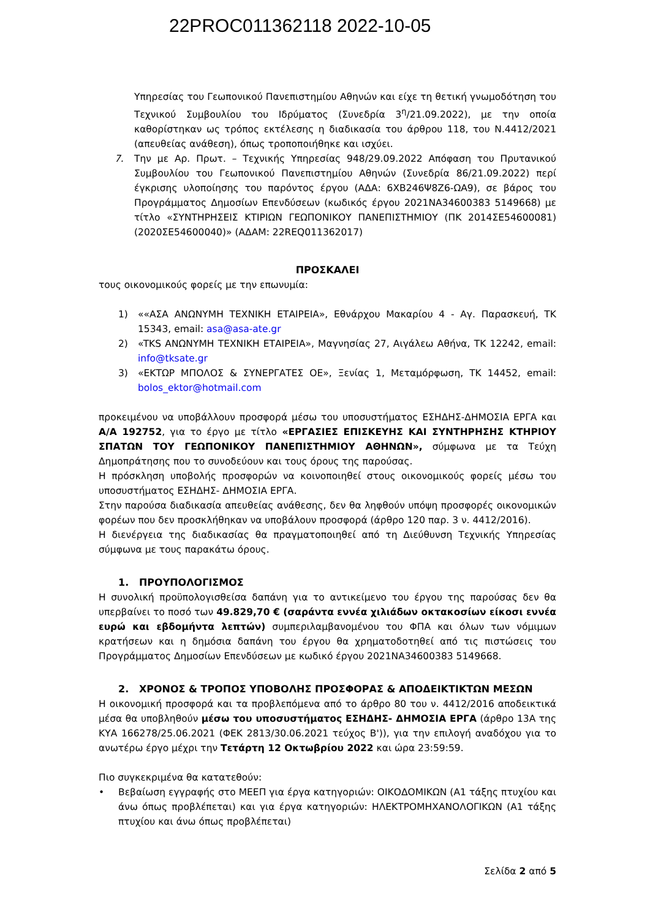22PROC011362118 2022-10-05
Υπηρεσίας του Γεωπονικού Πανεπιστημίου Αθηνών και είχε τη θετική γνωμοδότηση του Τεχνικού Συμβουλίου του Ιδρύματος (Συνεδρία 3<sup>η</sup>/21.09.2022), με την οποία καθορίστηκαν ως τρόπος εκτέλεσης η διαδικασία του άρθρου 118, του Ν.4412/2021 (απευθείας ανάθεση), όπως τροποποιήθηκε και ισχύει.
7. Την με Αρ. Πρωτ. – Τεχνικής Υπηρεσίας 948/29.09.2022 Απόφαση του Πρυτανικού Συμβουλίου του Γεωπονικού Πανεπιστημίου Αθηνών (Συνεδρία 86/21.09.2022) περί έγκρισης υλοποίησης του παρόντος έργου (ΑΔΑ: 6ΧΒ246Ψ8Ζ6-ΩΑ9), σε βάρος του Προγράμματος Δημοσίων Επενδύσεων (κωδικός έργου 2021ΝΑ34600383 5149668) με τίτλο «ΣΥΝΤΗΡΗΣΕΙΣ ΚΤΙΡΙΩΝ ΓΕΩΠΟΝΙΚΟΥ ΠΑΝΕΠΙΣΤΗΜΙΟΥ (ΠΚ 2014ΣΕ54600081) (2020ΣΕ54600040)» (ΑΔΑΜ: 22REQ011362017)
ΠΡΟΣΚΑΛΕΙ
τους οικονομικούς φορείς με την επωνυμία:
1) ««ΑΣΑ ΑΝΩΝΥΜΗ ΤΕΧΝΙΚΗ ΕΤΑΙΡΕΙΑ», Εθνάρχου Μακαρίου 4 - Αγ. Παρασκευή, ΤΚ 15343, email: asa@asa-ate.gr
2) «TKS ΑΝΩΝΥΜΗ ΤΕΧΝΙΚΗ ΕΤΑΙΡΕΙΑ», Μαγνησίας 27, Αιγάλεω Αθήνα, ΤΚ 12242, email: info@tksate.gr
3) «ΕΚΤΩΡ ΜΠΟΛΟΣ & ΣΥΝΕΡΓΑΤΕΣ ΟΕ», Ξενίας 1, Μεταμόρφωση, ΤΚ 14452, email: bolos_ektor@hotmail.com
προκειμένου να υποβάλλουν προσφορά μέσω του υποσυστήματος ΕΣΗΔΗΣ-ΔΗΜΟΣΙΑ ΕΡΓΑ και Α/Α 192752, για το έργο με τίτλο «ΕΡΓΑΣΙΕΣ ΕΠΙΣΚΕΥΗΣ ΚΑΙ ΣΥΝΤΗΡΗΣΗΣ ΚΤΗΡΙΟΥ ΣΠΑΤΩΝ ΤΟΥ ΓΕΩΠΟΝΙΚΟΥ ΠΑΝΕΠΙΣΤΗΜΙΟΥ ΑΘΗΝΩΝ», σύμφωνα με τα Τεύχη Δημοπράτησης που το συνοδεύουν και τους όρους της παρούσας.
Η πρόσκληση υποβολής προσφορών να κοινοποιηθεί στους οικονομικούς φορείς μέσω του υποσυστήματος ΕΣΗΔΗΣ- ΔΗΜΟΣΙΑ ΕΡΓΑ.
Στην παρούσα διαδικασία απευθείας ανάθεσης, δεν θα ληφθούν υπόψη προσφορές οικονομικών φορέων που δεν προσκλήθηκαν να υποβάλουν προσφορά (άρθρο 120 παρ. 3 ν. 4412/2016).
Η διενέργεια της διαδικασίας θα πραγματοποιηθεί από τη Διεύθυνση Τεχνικής Υπηρεσίας σύμφωνα με τους παρακάτω όρους.
1. ΠΡΟΥΠΟΛΟΓΙΣΜΟΣ
Η συνολική προϋπολογισθείσα δαπάνη για το αντικείμενο του έργου της παρούσας δεν θα υπερβαίνει το ποσό των 49.829,70 € (σαράντα εννέα χιλιάδων οκτακοσίων είκοσι εννέα ευρώ και εβδομήντα λεπτών) συμπεριλαμβανομένου του ΦΠΑ και όλων των νόμιμων κρατήσεων και η δημόσια δαπάνη του έργου θα χρηματοδοτηθεί από τις πιστώσεις του Προγράμματος Δημοσίων Επενδύσεων με κωδικό έργου 2021ΝΑ34600383 5149668.
2. ΧΡΟΝΟΣ & ΤΡΟΠΟΣ ΥΠΟΒΟΛΗΣ ΠΡΟΣΦΟΡΑΣ & ΑΠΟΔΕΙΚΤΙΚΤΩΝ ΜΕΣΩΝ
Η οικονομική προσφορά και τα προβλεπόμενα από το άρθρο 80 του ν. 4412/2016 αποδεικτικά μέσα θα υποβληθούν μέσω του υποσυστήματος ΕΣΗΔΗΣ- ΔΗΜΟΣΙΑ ΕΡΓΑ (άρθρο 13Α της ΚΥΑ 166278/25.06.2021 (ΦΕΚ 2813/30.06.2021 τεύχος Β')), για την επιλογή αναδόχου για το ανωτέρω έργο μέχρι την Τετάρτη 12 Οκτωβρίου 2022 και ώρα 23:59:59.
Πιο συγκεκριμένα θα κατατεθούν:
• Βεβαίωση εγγραφής στο ΜΕΕΠ για έργα κατηγοριών: ΟΙΚΟΔΟΜΙΚΩΝ (Α1 τάξης πτυχίου και άνω όπως προβλέπεται) και για έργα κατηγοριών: ΗΛΕΚΤΡΟΜΗΧΑΝΟΛΟΓΙΚΩΝ (Α1 τάξης πτυχίου και άνω όπως προβλέπεται)
Σελίδα 2 από 5